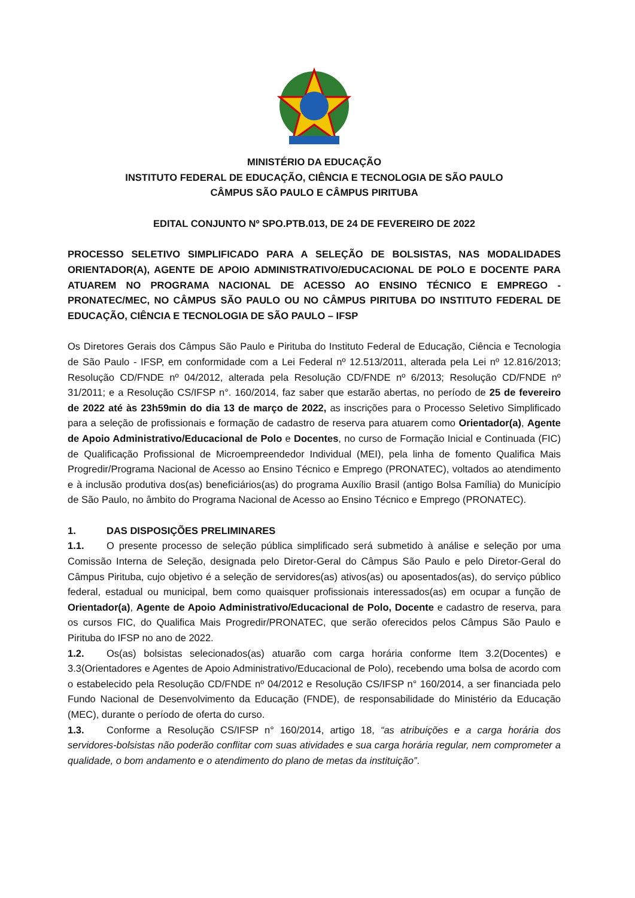MINISTÉRIO DA EDUCAÇÃO
INSTITUTO FEDERAL DE EDUCAÇÃO, CIÊNCIA E TECNOLOGIA DE SÃO PAULO
CÂMPUS SÃO PAULO E CÂMPUS PIRITUBA
EDITAL CONJUNTO Nº SPO.PTB.013, DE 24 DE FEVEREIRO DE 2022
PROCESSO SELETIVO SIMPLIFICADO PARA A SELEÇÃO DE BOLSISTAS, NAS MODALIDADES ORIENTADOR(A), AGENTE DE APOIO ADMINISTRATIVO/EDUCACIONAL DE POLO E DOCENTE PARA ATUAREM NO PROGRAMA NACIONAL DE ACESSO AO ENSINO TÉCNICO E EMPREGO - PRONATEC/MEC, NO CÂMPUS SÃO PAULO OU NO CÂMPUS PIRITUBA DO INSTITUTO FEDERAL DE EDUCAÇÃO, CIÊNCIA E TECNOLOGIA DE SÃO PAULO – IFSP
Os Diretores Gerais dos Câmpus São Paulo e Pirituba do Instituto Federal de Educação, Ciência e Tecnologia de São Paulo - IFSP, em conformidade com a Lei Federal nº 12.513/2011, alterada pela Lei nº 12.816/2013; Resolução CD/FNDE nº 04/2012, alterada pela Resolução CD/FNDE nº 6/2013; Resolução CD/FNDE nº 31/2011; e a Resolução CS/IFSP n°. 160/2014, faz saber que estarão abertas, no período de 25 de fevereiro de 2022 até às 23h59min do dia 13 de março de 2022, as inscrições para o Processo Seletivo Simplificado para a seleção de profissionais e formação de cadastro de reserva para atuarem como Orientador(a), Agente de Apoio Administrativo/Educacional de Polo e Docentes, no curso de Formação Inicial e Continuada (FIC) de Qualificação Profissional de Microempreendedor Individual (MEI), pela linha de fomento Qualifica Mais Progredir/Programa Nacional de Acesso ao Ensino Técnico e Emprego (PRONATEC), voltados ao atendimento e à inclusão produtiva dos(as) beneficiários(as) do programa Auxílio Brasil (antigo Bolsa Família) do Município de São Paulo, no âmbito do Programa Nacional de Acesso ao Ensino Técnico e Emprego (PRONATEC).
1. DAS DISPOSIÇÕES PRELIMINARES
1.1. O presente processo de seleção pública simplificado será submetido à análise e seleção por uma Comissão Interna de Seleção, designada pelo Diretor-Geral do Câmpus São Paulo e pelo Diretor-Geral do Câmpus Pirituba, cujo objetivo é a seleção de servidores(as) ativos(as) ou aposentados(as), do serviço público federal, estadual ou municipal, bem como quaisquer profissionais interessados(as) em ocupar a função de Orientador(a), Agente de Apoio Administrativo/Educacional de Polo, Docente e cadastro de reserva, para os cursos FIC, do Qualifica Mais Progredir/PRONATEC, que serão oferecidos pelos Câmpus São Paulo e Pirituba do IFSP no ano de 2022.
1.2. Os(as) bolsistas selecionados(as) atuarão com carga horária conforme Item 3.2(Docentes) e 3.3(Orientadores e Agentes de Apoio Administrativo/Educacional de Polo), recebendo uma bolsa de acordo com o estabelecido pela Resolução CD/FNDE nº 04/2012 e Resolução CS/IFSP n° 160/2014, a ser financiada pelo Fundo Nacional de Desenvolvimento da Educação (FNDE), de responsabilidade do Ministério da Educação (MEC), durante o período de oferta do curso.
1.3. Conforme a Resolução CS/IFSP n° 160/2014, artigo 18, “as atribuições e a carga horária dos servidores-bolsistas não poderão conflitar com suas atividades e sua carga horária regular, nem comprometer a qualidade, o bom andamento e o atendimento do plano de metas da instituição”.